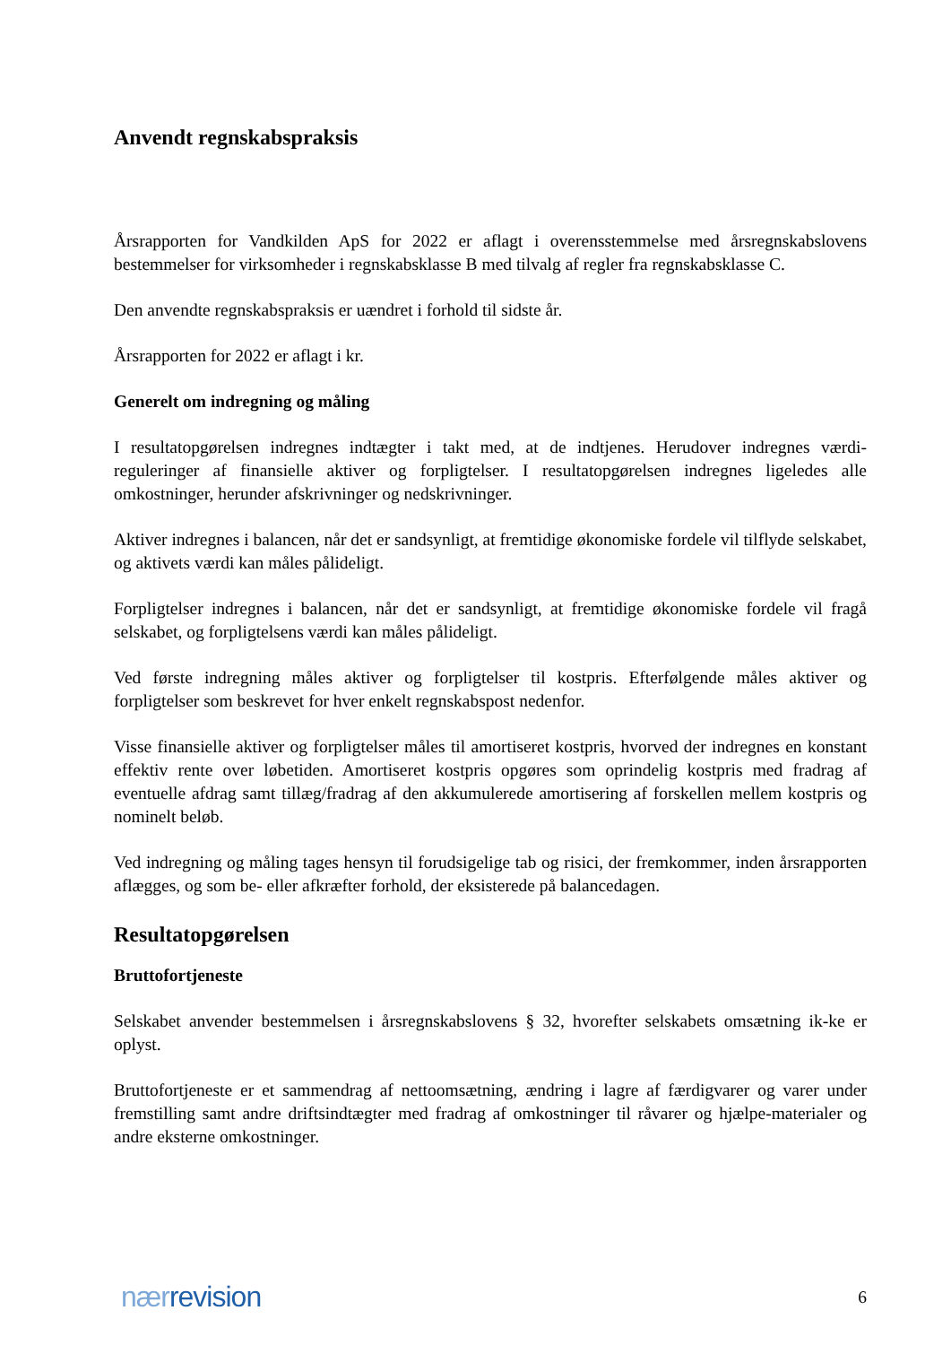Anvendt regnskabspraksis
Årsrapporten for Vandkilden ApS for 2022 er aflagt i overensstemmelse med årsregnskabslovens bestemmelser for virksomheder i regnskabsklasse B med tilvalg af regler fra regnskabsklasse C.
Den anvendte regnskabspraksis er uændret i forhold til sidste år.
Årsrapporten for 2022 er aflagt i kr.
Generelt om indregning og måling
I resultatopgørelsen indregnes indtægter i takt med, at de indtjenes. Herudover indregnes værdi-reguleringer af finansielle aktiver og forpligtelser. I resultatopgørelsen indregnes ligeledes alle omkostninger, herunder afskrivninger og nedskrivninger.
Aktiver indregnes i balancen, når det er sandsynligt, at fremtidige økonomiske fordele vil tilflyde selskabet, og aktivets værdi kan måles pålideligt.
Forpligtelser indregnes i balancen, når det er sandsynligt, at fremtidige økonomiske fordele vil fragå selskabet, og forpligtelsens værdi kan måles pålideligt.
Ved første indregning måles aktiver og forpligtelser til kostpris. Efterfølgende måles aktiver og forpligtelser som beskrevet for hver enkelt regnskabspost nedenfor.
Visse finansielle aktiver og forpligtelser måles til amortiseret kostpris, hvorved der indregnes en konstant effektiv rente over løbetiden. Amortiseret kostpris opgøres som oprindelig kostpris med fradrag af eventuelle afdrag samt tillæg/fradrag af den akkumulerede amortisering af forskellen mellem kostpris og nominelt beløb.
Ved indregning og måling tages hensyn til forudsigelige tab og risici, der fremkommer, inden årsrapporten aflægges, og som be- eller afkræfter forhold, der eksisterede på balancedagen.
Resultatopgørelsen
Bruttofortjeneste
Selskabet anvender bestemmelsen i årsregnskabslovens § 32, hvorefter selskabets omsætning ik-ke er oplyst.
Bruttofortjeneste er et sammendrag af nettoomsætning, ændring i lagre af færdigvarer og varer under fremstilling samt andre driftsindtægter med fradrag af omkostninger til råvarer og hjælpe-materialer og andre eksterne omkostninger.
nær revision
6